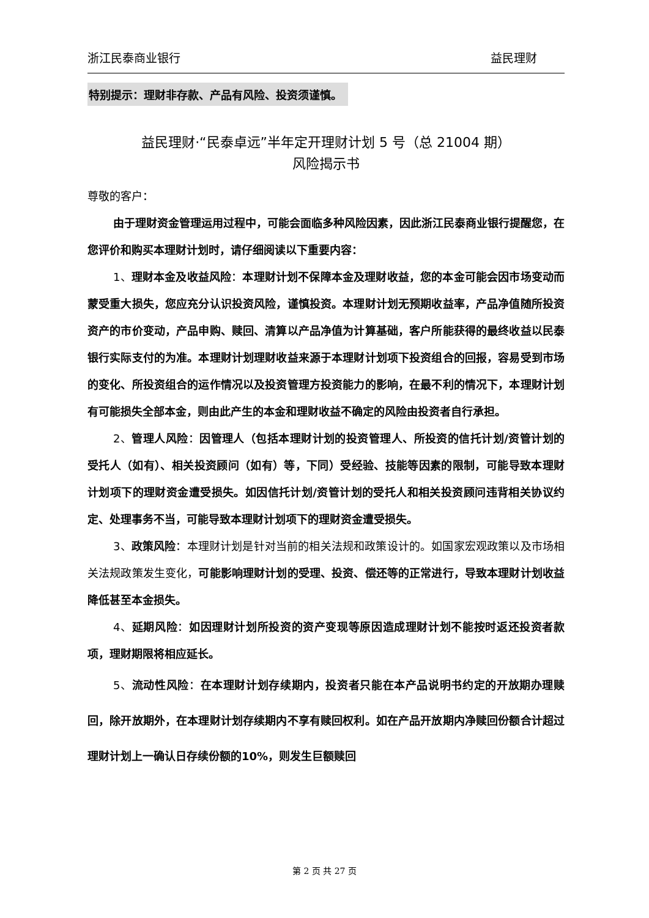浙江民泰商业银行 益民理财
特别提示：理财非存款、产品有风险、投资须谨慎。
益民理财·“民泰卓远”半年定开理财计划 5 号（总 21004 期）
风险揭示书
尊敬的客户：
由于理财资金管理运用过程中，可能会面临多种风险因素，因此浙江民泰商业银行提醒您，在您评价和购买本理财计划时，请仔细阅读以下重要内容：
1、理财本金及收益风险：本理财计划不保障本金及理财收益，您的本金可能会因市场变动而蒙受重大损失，您应充分认识投资风险，谨慎投资。本理财计划无预期收益率，产品净值随所投资资产的市价变动，产品申购、赎回、清算以产品净值为计算基础，客户所能获得的最终收益以民泰银行实际支付的为准。本理财计划理财收益来源于本理财计划项下投资组合的回报，容易受到市场的变化、所投资组合的运作情况以及投资管理方投资能力的影响，在最不利的情况下，本理财计划有可能损失全部本金，则由此产生的本金和理财收益不确定的风险由投资者自行承担。
2、管理人风险：因管理人（包括本理财计划的投资管理人、所投资的信托计划/资管计划的受托人（如有）、相关投资顾问（如有）等，下同）受经验、技能等因素的限制，可能导致本理财计划项下的理财资金遭受损失。如因信托计划/资管计划的受托人和相关投资顾问违背相关协议约定、处理事务不当，可能导致本理财计划项下的理财资金遭受损失。
3、政策风险：本理财计划是针对当前的相关法规和政策设计的。如国家宏观政策以及市场相关法规政策发生变化，可能影响理财计划的受理、投资、偿还等的正常进行，导致本理财计划收益降低甚至本金损失。
4、延期风险：如因理财计划所投资的资产变现等原因造成理财计划不能按时返还投资者款项，理财期限将相应延长。
5、流动性风险：在本理财计划存续期内，投资者只能在本产品说明书约定的开放期办理赎回，除开放期外，在本理财计划存续期内不享有赎回权利。如在产品开放期内净赎回份额合计超过理财计划上一确认日存续份额的10%，则发生巨额赎回
第 2 页 共 27 页